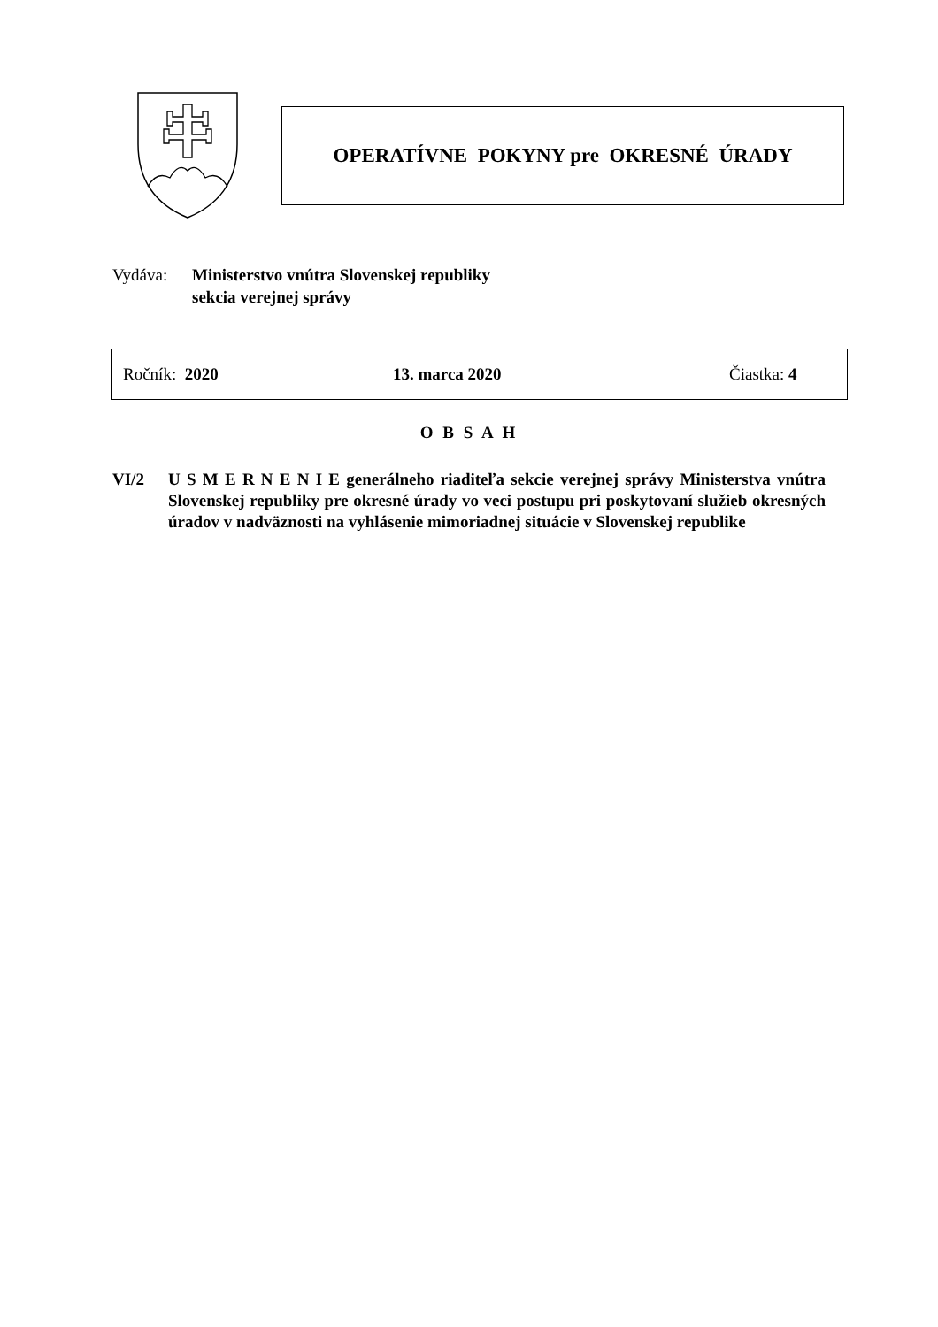OPERATÍVNE POKYNY pre OKRESNÉ ÚRADY
Vydáva: Ministerstvo vnútra Slovenskej republiky
sekcia verejnej správy
Ročník: 2020 13. marca 2020 Čiastka: 4
O B S A H
VI/2 U S M E R N E N I E generálneho riaditeľa sekcie verejnej správy Ministerstva vnútra Slovenskej republiky pre okresné úrady vo veci postupu pri poskytovaní služieb okresných úradov v nadväznosti na vyhlásenie mimoriadnej situácie v Slovenskej republike